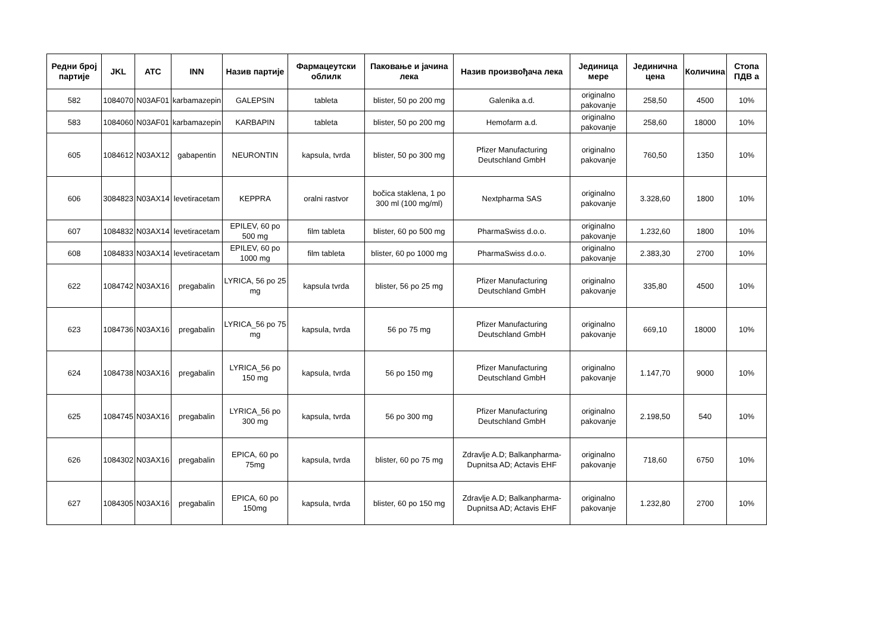| Редни број партије | JKL | ATC | INN | Назив партије | Фармацеутски облилк | Паковање и јачина лека | Назив произвођача лека | Јединица мере | Јединична цена | Количина | Стопа ПДВ а |
| --- | --- | --- | --- | --- | --- | --- | --- | --- | --- | --- | --- |
| 582 | 1084070 | N03AF01 | karbamazepin | GALEPSIN | tableta | blister, 50 po 200 mg | Galenika a.d. | originalno pakovanje | 258,50 | 4500 | 10% |
| 583 | 1084060 | N03AF01 | karbamazepin | KARBAPIN | tableta | blister, 50 po 200 mg | Hemofarm a.d. | originalno pakovanje | 258,60 | 18000 | 10% |
| 605 | 1084612 | N03AX12 | gabapentin | NEURONTIN | kapsula, tvrda | blister, 50 po 300 mg | Pfizer Manufacturing Deutschland GmbH | originalno pakovanje | 760,50 | 1350 | 10% |
| 606 | 3084823 | N03AX14 | levetiracetam | KEPPRA | oralni rastvor | bočica staklena, 1 po 300 ml (100 mg/ml) | Nextpharma SAS | originalno pakovanje | 3.328,60 | 1800 | 10% |
| 607 | 1084832 | N03AX14 | levetiracetam | EPILEV, 60 po 500 mg | film tableta | blister, 60 po 500 mg | PharmaSwiss d.o.o. | originalno pakovanje | 1.232,60 | 1800 | 10% |
| 608 | 1084833 | N03AX14 | levetiracetam | EPILEV, 60 po 1000 mg | film tableta | blister, 60 po 1000 mg | PharmaSwiss d.o.o. | originalno pakovanje | 2.383,30 | 2700 | 10% |
| 622 | 1084742 | N03AX16 | pregabalin | LYRICA, 56 po 25 mg | kapsula tvrda | blister, 56 po 25 mg | Pfizer Manufacturing Deutschland GmbH | originalno pakovanje | 335,80 | 4500 | 10% |
| 623 | 1084736 | N03AX16 | pregabalin | LYRICA_56 po 75 mg | kapsula, tvrda | 56 po 75 mg | Pfizer Manufacturing Deutschland GmbH | originalno pakovanje | 669,10 | 18000 | 10% |
| 624 | 1084738 | N03AX16 | pregabalin | LYRICA_56 po 150 mg | kapsula, tvrda | 56 po 150 mg | Pfizer Manufacturing Deutschland GmbH | originalno pakovanje | 1.147,70 | 9000 | 10% |
| 625 | 1084745 | N03AX16 | pregabalin | LYRICA_56 po 300 mg | kapsula, tvrda | 56 po 300 mg | Pfizer Manufacturing Deutschland GmbH | originalno pakovanje | 2.198,50 | 540 | 10% |
| 626 | 1084302 | N03AX16 | pregabalin | EPICA, 60 po 75mg | kapsula, tvrda | blister, 60 po 75 mg | Zdravlje A.D; Balkanpharma-Dupnitsa AD; Actavis EHF | originalno pakovanje | 718,60 | 6750 | 10% |
| 627 | 1084305 | N03AX16 | pregabalin | EPICA, 60 po 150mg | kapsula, tvrda | blister, 60 po 150 mg | Zdravlje A.D; Balkanpharma-Dupnitsa AD; Actavis EHF | originalno pakovanje | 1.232,80 | 2700 | 10% |